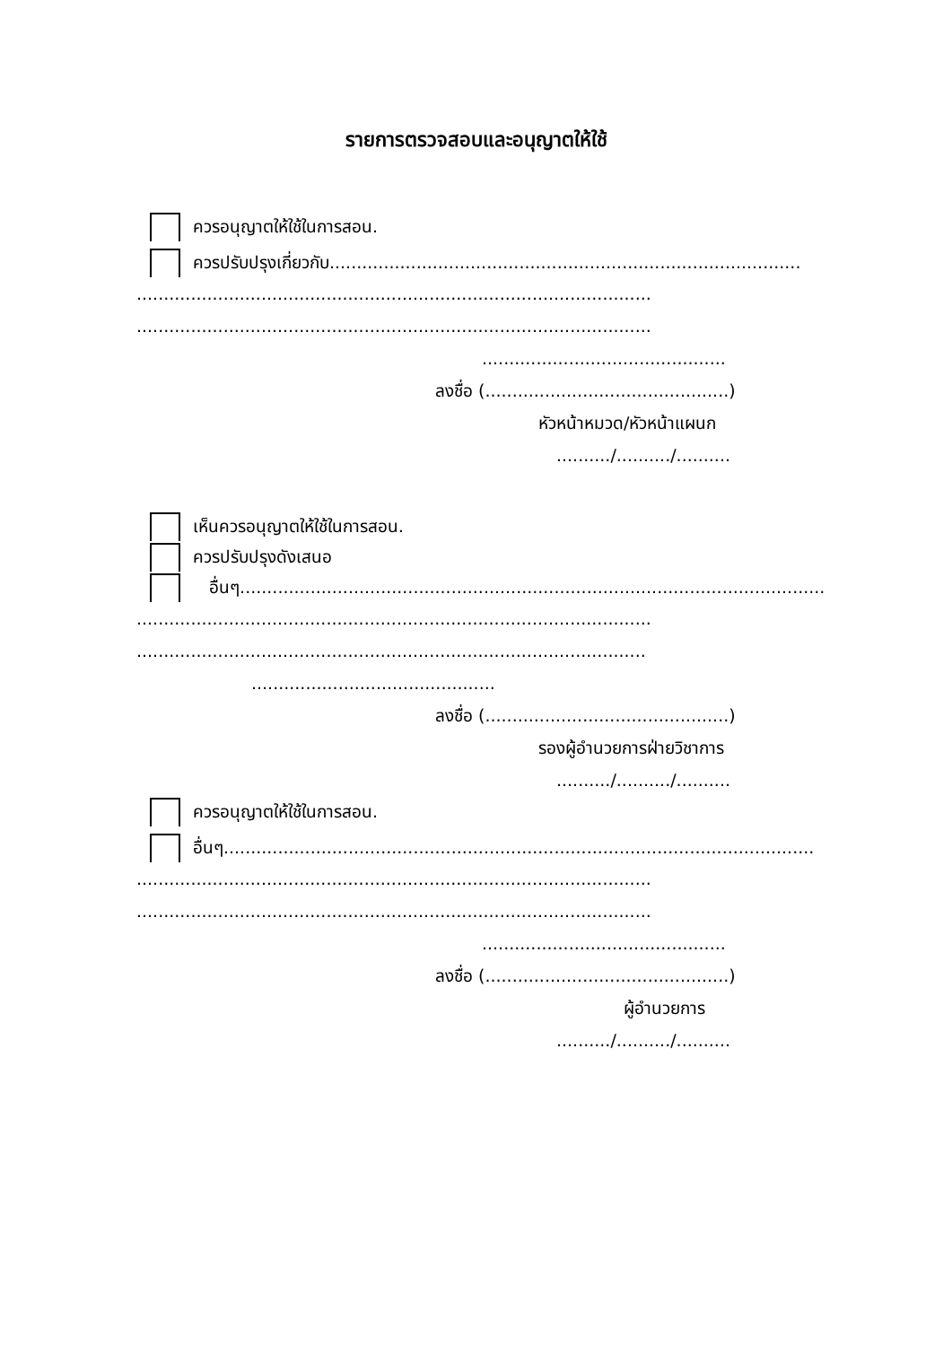รายการตรวจสอบและอนุญาตให้ใช้
ควรอนุญาตให้ใช้ในการสอน.
ควรปรับปรุงเกี่ยวกับ.......................................................................................
...............................................................................................
...............................................................................................
.............................................
ลงชื่อ (.............................................)
หัวหน้าหมวด/หัวหน้าแผนก
........../........../..........
เห็นควรอนุญาตให้ใช้ในการสอน.
ควรปรับปรุงดังเสนอ
อื่นๆ............................................................................................................
...............................................................................................
..............................................................................................
.............................................
ลงชื่อ (.............................................)
รองผู้อำนวยการฝ่ายวิชาการ
........../........../..........
ควรอนุญาตให้ใช้ในการสอน.
อื่นๆ.............................................................................................................
...............................................................................................
...............................................................................................
.............................................
ลงชื่อ (.............................................)
ผู้อำนวยการ
........../........../..........